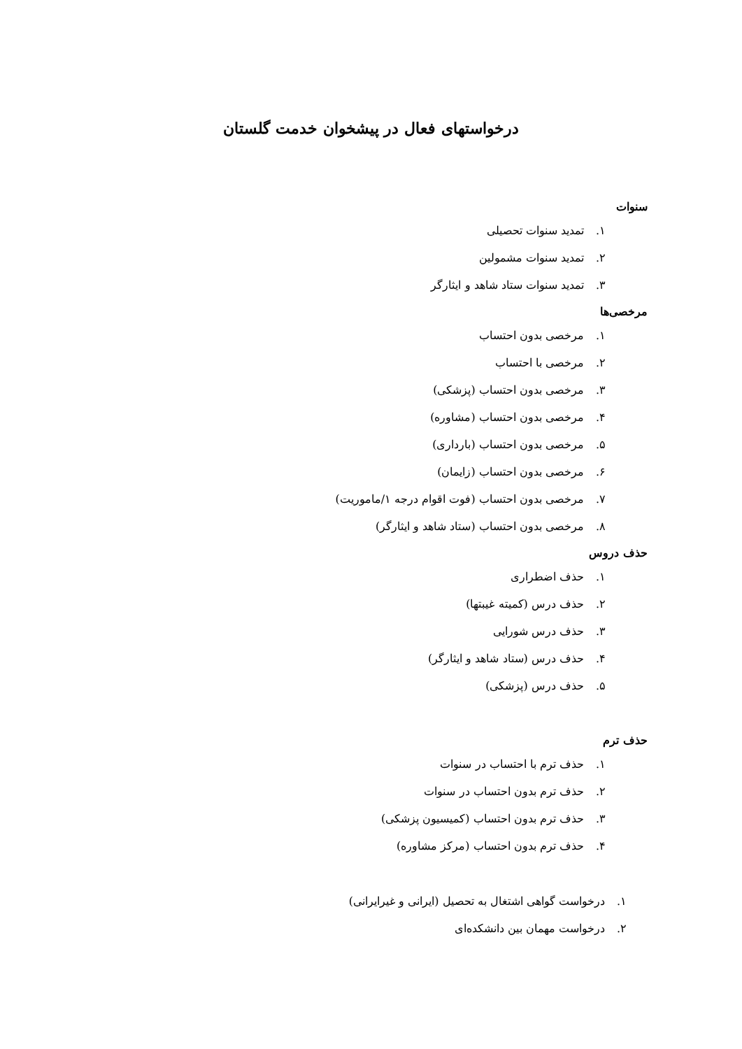درخواستهای فعال در پیشخوان خدمت گلستان
سنوات
۱. تمدید سنوات تحصیلی
۲. تمدید سنوات مشمولین
۳. تمدید سنوات ستاد شاهد و ایثارگر
مرخصی‌ها
۱. مرخصی بدون احتساب
۲. مرخصی با احتساب
۳. مرخصی بدون احتساب (پزشکی)
۴. مرخصی بدون احتساب (مشاوره)
۵. مرخصی بدون احتساب (بارداری)
۶. مرخصی بدون احتساب (زایمان)
۷. مرخصی بدون احتساب (فوت اقوام درجه ۱/ماموریت)
۸. مرخصی بدون احتساب (ستاد شاهد و ایثارگر)
حذف دروس
۱. حذف اضطراری
۲. حذف درس (کمیته غیبتها)
۳. حذف درس شورایی
۴. حذف درس (ستاد شاهد و ایثارگر)
۵. حذف درس (پزشکی)
حذف ترم
۱. حذف ترم با احتساب در سنوات
۲. حذف ترم بدون احتساب در سنوات
۳. حذف ترم بدون احتساب (کمیسیون پزشکی)
۴. حذف ترم بدون احتساب (مرکز مشاوره)
۱. درخواست گواهی اشتغال به تحصیل (ایرانی و غیرایرانی)
۲. درخواست مهمان بین دانشکده‌ای